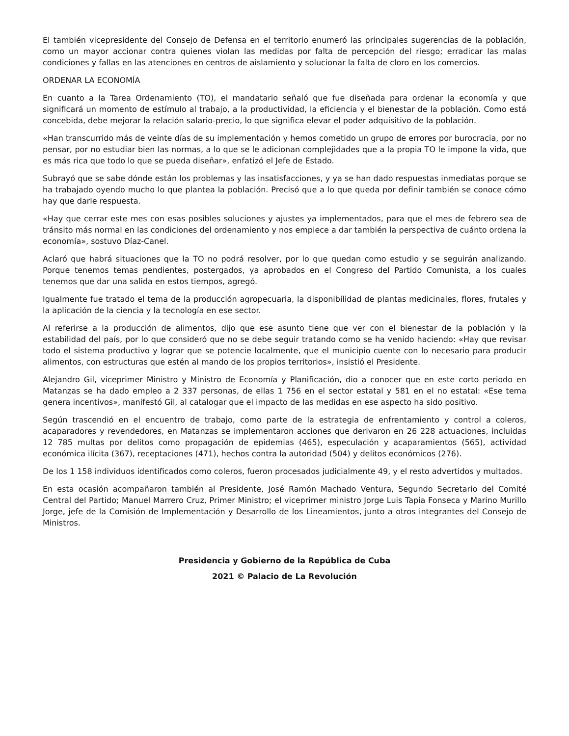El también vicepresidente del Consejo de Defensa en el territorio enumeró las principales sugerencias de la población, como un mayor accionar contra quienes violan las medidas por falta de percepción del riesgo; erradicar las malas condiciones y fallas en las atenciones en centros de aislamiento y solucionar la falta de cloro en los comercios.
ORDENAR LA ECONOMÍA
En cuanto a la Tarea Ordenamiento (TO), el mandatario señaló que fue diseñada para ordenar la economía y que significará un momento de estímulo al trabajo, a la productividad, la eficiencia y el bienestar de la población. Como está concebida, debe mejorar la relación salario-precio, lo que significa elevar el poder adquisitivo de la población.
«Han transcurrido más de veinte días de su implementación y hemos cometido un grupo de errores por burocracia, por no pensar, por no estudiar bien las normas, a lo que se le adicionan complejidades que a la propia TO le impone la vida, que es más rica que todo lo que se pueda diseñar», enfatizó el Jefe de Estado.
Subrayó que se sabe dónde están los problemas y las insatisfacciones, y ya se han dado respuestas inmediatas porque se ha trabajado oyendo mucho lo que plantea la población. Precisó que a lo que queda por definir también se conoce cómo hay que darle respuesta.
«Hay que cerrar este mes con esas posibles soluciones y ajustes ya implementados, para que el mes de febrero sea de tránsito más normal en las condiciones del ordenamiento y nos empiece a dar también la perspectiva de cuánto ordena la economía», sostuvo Díaz-Canel.
Aclaró que habrá situaciones que la TO no podrá resolver, por lo que quedan como estudio y se seguirán analizando. Porque tenemos temas pendientes, postergados, ya aprobados en el Congreso del Partido Comunista, a los cuales tenemos que dar una salida en estos tiempos, agregó.
Igualmente fue tratado el tema de la producción agropecuaria, la disponibilidad de plantas medicinales, flores, frutales y la aplicación de la ciencia y la tecnología en ese sector.
Al referirse a la producción de alimentos, dijo que ese asunto tiene que ver con el bienestar de la población y la estabilidad del país, por lo que consideró que no se debe seguir tratando como se ha venido haciendo: «Hay que revisar todo el sistema productivo y lograr que se potencie localmente, que el municipio cuente con lo necesario para producir alimentos, con estructuras que estén al mando de los propios territorios», insistió el Presidente.
Alejandro Gil, viceprimer Ministro y Ministro de Economía y Planificación, dio a conocer que en este corto periodo en Matanzas se ha dado empleo a 2 337 personas, de ellas 1 756 en el sector estatal y 581 en el no estatal: «Ese tema genera incentivos», manifestó Gil, al catalogar que el impacto de las medidas en ese aspecto ha sido positivo.
Según trascendió en el encuentro de trabajo, como parte de la estrategia de enfrentamiento y control a coleros, acaparadores y revendedores, en Matanzas se implementaron acciones que derivaron en 26 228 actuaciones, incluidas 12 785 multas por delitos como propagación de epidemias (465), especulación y acaparamientos (565), actividad económica ilícita (367), receptaciones (471), hechos contra la autoridad (504) y delitos económicos (276).
De los 1 158 individuos identificados como coleros, fueron procesados judicialmente 49, y el resto advertidos y multados.
En esta ocasión acompañaron también al Presidente, José Ramón Machado Ventura, Segundo Secretario del Comité Central del Partido; Manuel Marrero Cruz, Primer Ministro; el viceprimer ministro Jorge Luis Tapia Fonseca y Marino Murillo Jorge, jefe de la Comisión de Implementación y Desarrollo de los Lineamientos, junto a otros integrantes del Consejo de Ministros.
Presidencia y Gobierno de la República de Cuba
2021 © Palacio de La Revolución